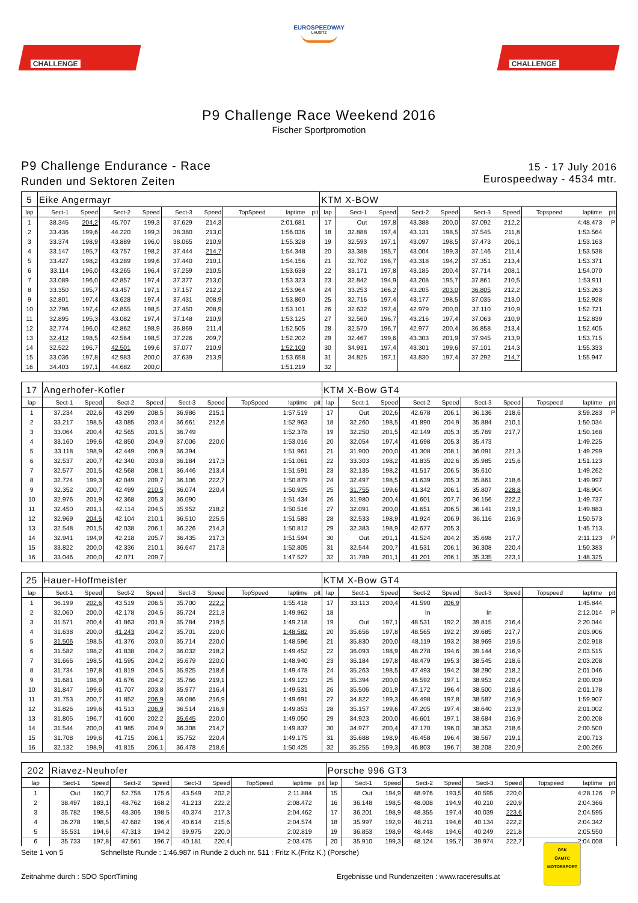CHALLENGE
EUROSPEEDWAY
LAUSITZ
CHALLENGE
P9 Challenge Race Weekend 2016
Fischer Sportpromotion
P9 Challenge Endurance - Race
Runden und Sektoren Zeiten
15 - 17 July 2016
Eurospeedway - 4534 mtr.
| 5 | Eike Angermayr | | | | | | | | | KTM X-BOW | | | | | | | | | |
| lap | Sect-1 | Speed | Sect-2 | Speed | Sect-3 | Speed | TopSpeed | laptime | pit | lap | Sect-1 | Speed | Sect-2 | Speed | Sect-3 | Speed | Topspeed | laptime | pit |
| 1 | 38.345 | 204,2 | 45.707 | 199,3 | 37.629 | 214,3 | | 2:01.681 | | 17 | Out | 197,8 | 43.388 | 200,0 | 37.092 | 212,2 | | 4:48.473 | P |
| 2 | 33.436 | 199,6 | 44.220 | 199,3 | 38.380 | 213,0 | | 1:56.036 | | 18 | 32.888 | 197,4 | 43.131 | 198,5 | 37.545 | 211,8 | | 1:53.564 | |
| 3 | 33.374 | 198,9 | 43.889 | 196,0 | 38.065 | 210,9 | | 1:55.328 | | 19 | 32.593 | 197,1 | 43.097 | 198,5 | 37.473 | 206,1 | | 1:53.163 | |
| 4 | 33.147 | 195,7 | 43.757 | 198,2 | 37.444 | 214,7 | | 1:54.348 | | 20 | 33.388 | 195,7 | 43.004 | 199,3 | 37.146 | 211,4 | | 1:53.538 | |
| 5 | 33.427 | 198,2 | 43.289 | 199,6 | 37.440 | 210,1 | | 1:54.156 | | 21 | 32.702 | 196,7 | 43.318 | 194,2 | 37.351 | 213,4 | | 1:53.371 | |
| 6 | 33.114 | 196,0 | 43.265 | 196,4 | 37.259 | 210,5 | | 1:53.638 | | 22 | 33.171 | 197,8 | 43.185 | 200,4 | 37.714 | 208,1 | | 1:54.070 | |
| 7 | 33.089 | 196,0 | 42.857 | 197,4 | 37.377 | 213,0 | | 1:53.323 | | 23 | 32.842 | 194,9 | 43.208 | 195,7 | 37.861 | 210,5 | | 1:53.911 | |
| 8 | 33.350 | 195,7 | 43.457 | 197,1 | 37.157 | 212,2 | | 1:53.964 | | 24 | 33.253 | 166,2 | 43.205 | 203,0 | 36.805 | 212,2 | | 1:53.263 | |
| 9 | 32.801 | 197,4 | 43.628 | 197,4 | 37.431 | 208,9 | | 1:53.860 | | 25 | 32.716 | 197,4 | 43.177 | 198,5 | 37.035 | 213,0 | | 1:52.928 | |
| 10 | 32.796 | 197,4 | 42.855 | 198,5 | 37.450 | 208,9 | | 1:53.101 | | 26 | 32.632 | 197,4 | 42.979 | 200,0 | 37.110 | 210,9 | | 1:52.721 | |
| 11 | 32.895 | 195,3 | 43.082 | 197,4 | 37.148 | 210,9 | | 1:53.125 | | 27 | 32.560 | 196,7 | 43.216 | 197,4 | 37.063 | 210,9 | | 1:52.839 | |
| 12 | 32.774 | 196,0 | 42.862 | 198,9 | 36.869 | 211,4 | | 1:52.505 | | 28 | 32.570 | 196,7 | 42.977 | 200,4 | 36.858 | 213,4 | | 1:52.405 | |
| 13 | 32.412 | 198,5 | 42.564 | 198,5 | 37.226 | 209,7 | | 1:52.202 | | 29 | 32.467 | 199,6 | 43.303 | 201,9 | 37.945 | 213,9 | | 1:53.715 | |
| 14 | 32.522 | 196,7 | 42.501 | 199,6 | 37.077 | 210,9 | | 1:52.100 | | 30 | 34.931 | 197,4 | 43.301 | 199,6 | 37.101 | 214,3 | | 1:55.333 | |
| 15 | 33.036 | 197,8 | 42.983 | 200,0 | 37.639 | 213,9 | | 1:53.658 | | 31 | 34.825 | 197,1 | 43.830 | 197,4 | 37.292 | 214,7 | | 1:55.947 | |
| 16 | 34.403 | 197,1 | 44.682 | 200,0 | | | | 1:51.219 | | 32 | | | | | | | | | |
| 17 | Angerhofer-Kofler | | | | | | | | | KTM X-Bow GT4 | | | | | | | | | |
| lap | Sect-1 | Speed | Sect-2 | Speed | Sect-3 | Speed | TopSpeed | laptime | pit | lap | Sect-1 | Speed | Sect-2 | Speed | Sect-3 | Speed | Topspeed | laptime | pit |
| 1 | 37.234 | 202,6 | 43.299 | 208,5 | 36.986 | 215,1 | | 1:57.519 | | 17 | Out | 202,6 | 42.678 | 206,1 | 36.136 | 218,6 | | 3:59.283 | P |
| 2 | 33.217 | 198,5 | 43.085 | 203,4 | 36.661 | 212,6 | | 1:52.963 | | 18 | 32.260 | 198,5 | 41.890 | 204,9 | 35.884 | 210,1 | | 1:50.034 | |
| 3 | 33.064 | 200,4 | 42.565 | 201,5 | 36.749 | | | 1:52.378 | | 19 | 32.250 | 201,5 | 42.149 | 205,3 | 35.769 | 217,7 | | 1:50.168 | |
| 4 | 33.160 | 199,6 | 42.850 | 204,9 | 37.006 | 220,0 | | 1:53.016 | | 20 | 32.054 | 197,4 | 41.698 | 205,3 | 35.473 | | | 1:49.225 | |
| 5 | 33.118 | 198,9 | 42.449 | 206,9 | 36.394 | | | 1:51.961 | | 21 | 31.900 | 200,0 | 41.308 | 208,1 | 36.091 | 221,3 | | 1:49.299 | |
| 6 | 32.537 | 200,7 | 42.340 | 203,8 | 36.184 | 217,3 | | 1:51.061 | | 22 | 33.303 | 198,2 | 41.835 | 202,6 | 35.985 | 215,6 | | 1:51.123 | |
| 7 | 32.577 | 201,5 | 42.568 | 208,1 | 36.446 | 213,4 | | 1:51.591 | | 23 | 32.135 | 198,2 | 41.517 | 206,5 | 35.610 | | | 1:49.262 | |
| 8 | 32.724 | 199,3 | 42.049 | 209,7 | 36.106 | 222,7 | | 1:50.879 | | 24 | 32.497 | 198,5 | 41.639 | 205,3 | 35.861 | 218,6 | | 1:49.997 | |
| 9 | 32.352 | 200,7 | 42.499 | 210,5 | 36.074 | 220,4 | | 1:50.925 | | 25 | 31.755 | 199,6 | 41.342 | 206,1 | 35.807 | 228,8 | | 1:48.904 | |
| 10 | 32.976 | 201,9 | 42.368 | 205,3 | 36.090 | | | 1:51.434 | | 26 | 31.980 | 200,4 | 41.601 | 207,7 | 36.156 | 222,2 | | 1:49.737 | |
| 11 | 32.450 | 201,1 | 42.114 | 204,5 | 35.952 | 218,2 | | 1:50.516 | | 27 | 32.091 | 200,0 | 41.651 | 206,5 | 36.141 | 219,1 | | 1:49.883 | |
| 12 | 32.969 | 204,5 | 42.104 | 210,1 | 36.510 | 225,5 | | 1:51.583 | | 28 | 32.533 | 198,9 | 41.924 | 206,9 | 36.116 | 216,9 | | 1:50.573 | |
| 13 | 32.548 | 201,5 | 42.038 | 206,1 | 36.226 | 214,3 | | 1:50.812 | | 29 | 32.383 | 198,9 | 42.677 | 205,3 | | | | 1:45.713 | |
| 14 | 32.941 | 194,9 | 42.218 | 205,7 | 36.435 | 217,3 | | 1:51.594 | | 30 | Out | 201,1 | 41.524 | 204,2 | 35.698 | 217,7 | | 2:11.123 | P |
| 15 | 33.822 | 200,0 | 42.336 | 210,1 | 36.647 | 217,3 | | 1:52.805 | | 31 | 32.544 | 200,7 | 41.531 | 206,1 | 36.308 | 220,4 | | 1:50.383 | |
| 16 | 33.046 | 200,0 | 42.071 | 209,7 | | | | 1:47.527 | | 32 | 31.789 | 201,1 | 41.201 | 206,1 | 35.335 | 223,1 | | 1:48.325 | |
| 25 | Hauer-Hoffmeister | | | | | | | | | KTM X-Bow GT4 | | | | | | | | | |
| lap | Sect-1 | Speed | Sect-2 | Speed | Sect-3 | Speed | TopSpeed | laptime | pit | lap | Sect-1 | Speed | Sect-2 | Speed | Sect-3 | Speed | Topspeed | laptime | pit |
| 1 | 36.199 | 202,6 | 43.519 | 206,5 | 35.700 | 222,2 | | 1:55.418 | | 17 | 33.113 | 200,4 | 41.590 | 206,9 | | | | 1:45.844 | |
| 2 | 32.060 | 200,0 | 42.178 | 204,5 | 35.724 | 221,3 | | 1:49.962 | | 18 | | | In | | In | | | 2:12.014 | P |
| 3 | 31.571 | 200,4 | 41.863 | 201,9 | 35.784 | 219,5 | | 1:49.218 | | 19 | Out | 197,1 | 48.531 | 192,2 | 39.815 | 216,4 | | 2:20.044 | |
| 4 | 31.638 | 200,0 | 41.243 | 204,2 | 35.701 | 220,0 | | 1:48.582 | | 20 | 35.656 | 197,8 | 48.565 | 192,2 | 39.685 | 217,7 | | 2:03.906 | |
| 5 | 31.506 | 198,5 | 41.376 | 203,0 | 35.714 | 220,0 | | 1:48.596 | | 21 | 35.830 | 200,0 | 48.119 | 193,2 | 38.969 | 219,5 | | 2:02.918 | |
| 6 | 31.582 | 198,2 | 41.838 | 204,2 | 36.032 | 218,2 | | 1:49.452 | | 22 | 36.093 | 198,9 | 48.278 | 194,6 | 39.144 | 216,9 | | 2:03.515 | |
| 7 | 31.666 | 198,5 | 41.595 | 204,2 | 35.679 | 220,0 | | 1:48.940 | | 23 | 36.184 | 197,8 | 48.479 | 195,3 | 38.545 | 218,6 | | 2:03.208 | |
| 8 | 31.734 | 197,8 | 41.819 | 204,5 | 35.925 | 218,6 | | 1:49.478 | | 24 | 35.263 | 198,5 | 47.493 | 194,2 | 38.290 | 218,2 | | 2:01.046 | |
| 9 | 31.681 | 198,9 | 41.676 | 204,2 | 35.766 | 219,1 | | 1:49.123 | | 25 | 35.394 | 200,0 | 46.592 | 197,1 | 38.953 | 220,4 | | 2:00.939 | |
| 10 | 31.847 | 199,6 | 41.707 | 203,8 | 35.977 | 216,4 | | 1:49.531 | | 26 | 35.506 | 201,9 | 47.172 | 196,4 | 38.500 | 218,6 | | 2:01.178 | |
| 11 | 31.753 | 200,7 | 41.852 | 206,9 | 36.086 | 216,9 | | 1:49.691 | | 27 | 34.822 | 199,3 | 46.498 | 197,8 | 38.587 | 216,9 | | 1:59.907 | |
| 12 | 31.826 | 199,6 | 41.513 | 206,9 | 36.514 | 216,9 | | 1:49.853 | | 28 | 35.157 | 199,6 | 47.205 | 197,4 | 38.640 | 213,9 | | 2:01.002 | |
| 13 | 31.805 | 196,7 | 41.600 | 202,2 | 35.645 | 220,0 | | 1:49.050 | | 29 | 34.923 | 200,0 | 46.601 | 197,1 | 38.684 | 216,9 | | 2:00.208 | |
| 14 | 31.544 | 200,0 | 41.985 | 204,9 | 36.308 | 214,7 | | 1:49.837 | | 30 | 34.977 | 200,4 | 47.170 | 196,0 | 38.353 | 218,6 | | 2:00.500 | |
| 15 | 31.708 | 199,6 | 41.715 | 206,1 | 35.752 | 220,4 | | 1:49.175 | | 31 | 35.688 | 198,9 | 46.458 | 196,4 | 38.567 | 219,1 | | 2:00.713 | |
| 16 | 32.132 | 198,9 | 41.815 | 206,1 | 36.478 | 218,6 | | 1:50.425 | | 32 | 35.255 | 199,3 | 46.803 | 196,7 | 38.208 | 220,9 | | 2:00.266 | |
| 202 | Riavez-Neuhofer | | | | | | | | | Porsche 996 GT3 | | | | | | | | | |
| lap | Sect-1 | Speed | Sect-2 | Speed | Sect-3 | Speed | TopSpeed | laptime | pit | lap | Sect-1 | Speed | Sect-2 | Speed | Sect-3 | Speed | Topspeed | laptime | pit |
| 1 | Out | 160,7 | 52.758 | 175,6 | 43.549 | 202,2 | | 2:11.884 | | 15 | Out | 194,9 | 48.976 | 193,5 | 40.595 | 220,0 | | 4:28.126 | P |
| 2 | 38.497 | 183,1 | 48.762 | 168,2 | 41.213 | 222,2 | | 2:08.472 | | 16 | 36.148 | 198,5 | 48.008 | 194,9 | 40.210 | 220,9 | | 2:04.366 | |
| 3 | 35.782 | 198,5 | 48.306 | 198,5 | 40.374 | 217,3 | | 2:04.462 | | 17 | 36.201 | 198,9 | 48.355 | 197,4 | 40.039 | 223,6 | | 2:04.595 | |
| 4 | 36.278 | 198,5 | 47.682 | 196,4 | 40.614 | 215,6 | | 2:04.574 | | 18 | 35.997 | 192,9 | 48.211 | 194,6 | 40.134 | 222,2 | | 2:04.342 | |
| 5 | 35.531 | 194,6 | 47.313 | 194,2 | 39.975 | 220,0 | | 2:02.819 | | 19 | 36.853 | 198,9 | 48.448 | 194,6 | 40.249 | 221,8 | | 2:05.550 | |
| 6 | 35.733 | 197,8 | 47.561 | 196,7 | 40.181 | 220,4 | | 2:03.475 | | 20 | 35.910 | 199,3 | 48.124 | 195,7 | 39.974 | 222,7 | | 2:04.008 | |
Seite 1 von 5 Schnellste Runde : 1:46.987 in Runde 2 duch nr. 511 : Fritz K.(Fritz K.) (Porsche)
Zeitnahme durch : SDO SportTiming Ergebnisse und Rundenzeiten : www.raceresults.at
ÖSK
ÖAMTC
MOTORSPORT